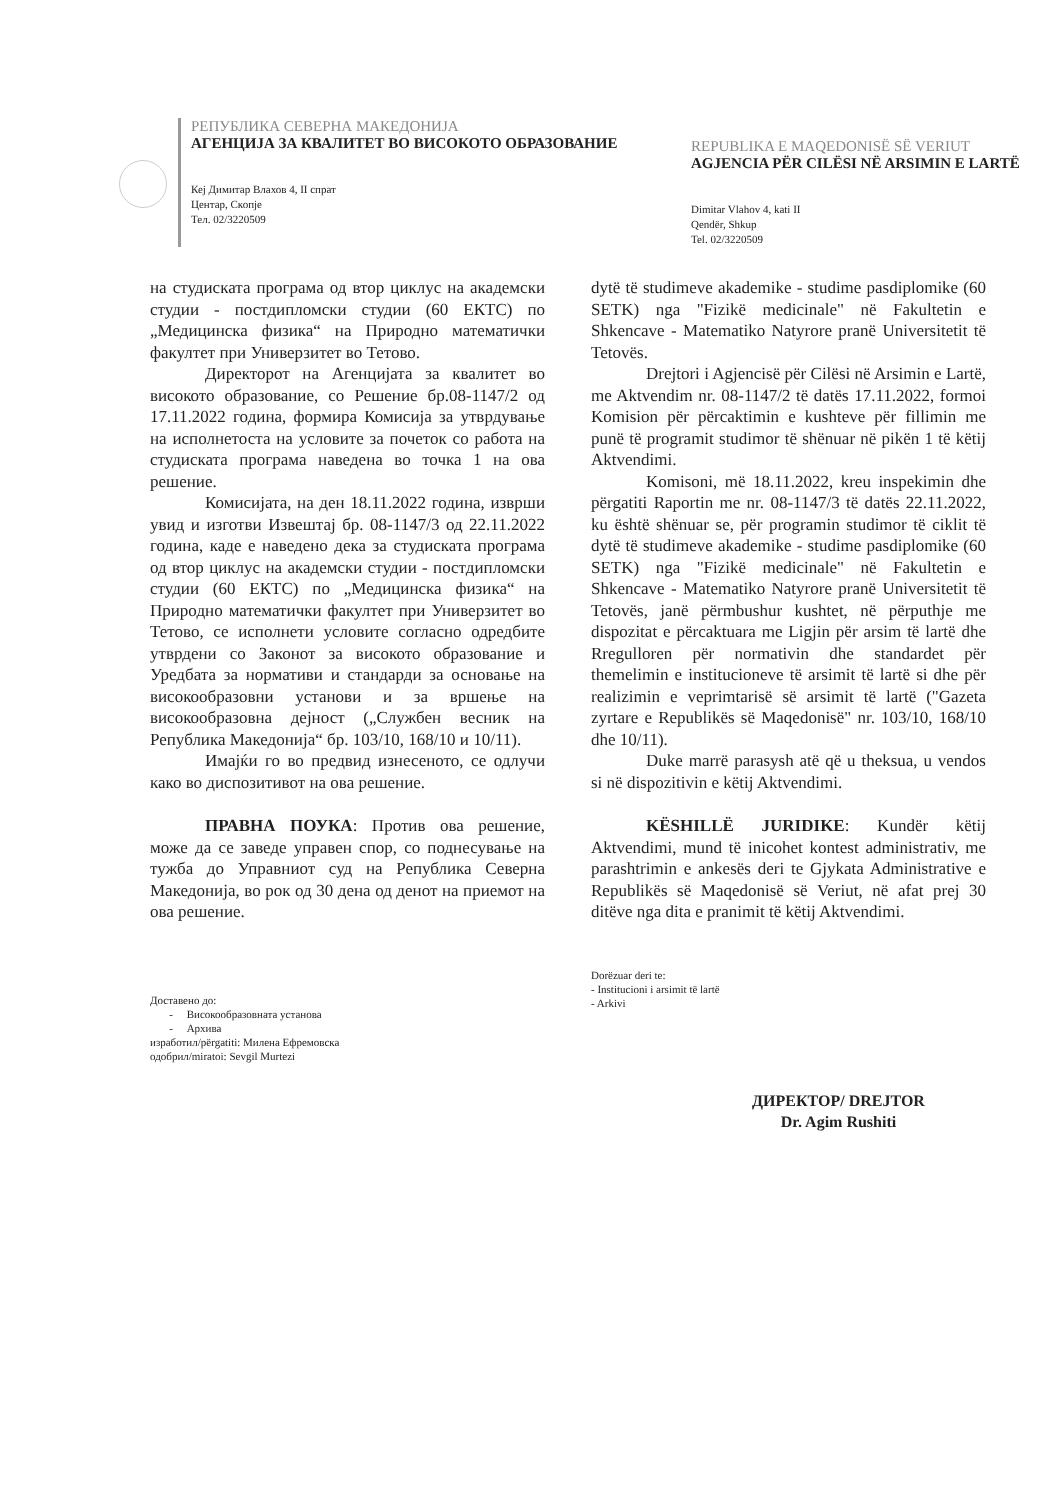РЕПУБЛИКА СЕВЕРНА МАКЕДОНИЈА
АГЕНЦИЈА ЗА КВАЛИТЕТ ВО ВИСОКОТО ОБРАЗОВАНИЕ
Кеј Димитар Влахов 4, II спрат
Центар, Скопје
Тел. 02/3220509
REPUBLIKA E MAQEDONISË SË VERIUT
AGJENCIA PËR CILËSI NË ARSIMIN E LARTË
Dimitar Vlahov 4, kati II
Qendër, Shkup
Tel. 02/3220509
на студиската програма од втор циклус на академски студии - постдипломски студии (60 ЕКТС) по „Медицинска физика“ на Природно математички факултет при Универзитет во Тетово.
Директорот на Агенцијата за квалитет во високото образование, со Решение бр.08-1147/2 од 17.11.2022 година, формира Комисија за утврдување на исполнетоста на условите за почеток со работа на студиската програма наведена во точка 1 на ова решение.
Комисијата, на ден 18.11.2022 година, изврши увид и изготви Извештај бр. 08-1147/3 од 22.11.2022 година, каде е наведено дека за студиската програма од втор циклус на академски студии - постдипломски студии (60 ЕКТС) по „Медицинска физика“ на Природно математички факултет при Универзитет во Тетово, се исполнети условите согласно одредбите утврдени со Законот за високото образование и Уредбата за нормативи и стандарди за основање на високообразовни установи и за вршење на високообразовна дејност („Службен весник на Република Македонија“ бр. 103/10, 168/10 и 10/11).
Имајќи го во предвид изнесеното, се одлучи како во диспозитивот на ова решение.
ПРАВНА ПОУКА: Против ова решение, може да се заведе управен спор, со поднесување на тужба до Управниот суд на Република Северна Македонија, во рок од 30 дена од денот на приемот на ова решение.
Доставено до:
- Високообразовната установа
- Архива
изработил/përgatiti: Милена Ефремовска
одобрил/miratoi: Sevgil Murtezi
dytë të studimeve akademike - studime pasdiplomike (60 SETK) nga "Fizikë medicinale" në Fakultetin e Shkencave - Matematiko Natyrore pranë Universitetit të Tetovës.
Drejtori i Agjencisë për Cilësi në Arsimin e Lartë, me Aktvendim nr. 08-1147/2 të datës 17.11.2022, formoi Komision për përcaktimin e kushteve për fillimin me punë të programit studimor të shënuar në pikën 1 të këtij Aktvendimi.
Komisoni, më 18.11.2022, kreu inspekimin dhe përgatiti Raportin me nr. 08-1147/3 të datës 22.11.2022, ku është shënuar se, për programin studimor të ciklit të dytë të studimeve akademike - studime pasdiplomike (60 SETK) nga "Fizikë medicinale" në Fakultetin e Shkencave - Matematiko Natyrore pranë Universitetit të Tetovës, janë përmbushur kushtet, në përputhje me dispozitat e përcaktuara me Ligjin për arsim të lartë dhe Rregulloren për normativin dhe standardet për themelimin e institucioneve të arsimit të lartë si dhe për realizimin e veprimtarisë së arsimit të lartë ("Gazeta zyrtare e Republikës së Maqedonisë" nr. 103/10, 168/10 dhe 10/11).
Duke marrë parasysh atë që u theksua, u vendos si në dispozitivin e këtij Aktvendimi.
KËSHILLË JURIDIKE: Kundër këtij Aktvendimi, mund të inicohet kontest administrativ, me parashtrimin e ankesës deri te Gjykata Administrative e Republikës së Maqedonisë së Veriut, në afat prej 30 ditëve nga dita e pranimit të këtij Aktvendimi.
Dorëzuar deri te:
- Institucioni i arsimit të lartë
- Arkivi
ДИРЕКТОР/ DREJTOR
Dr. Agim Rushiti